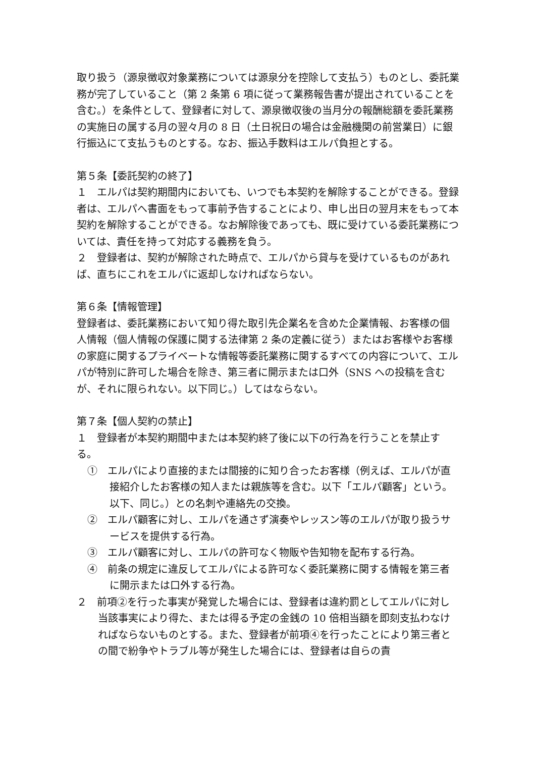取り扱う（源泉徴収対象業務については源泉分を控除して支払う）ものとし、委託業務が完了していること（第 2 条第 6 項に従って業務報告書が提出されていることを含む。）を条件として、登録者に対して、源泉徴収後の当月分の報酬総額を委託業務の実施日の属する月の翌々月の 8 日（土日祝日の場合は金融機関の前営業日）に銀行振込にて支払うものとする。なお、振込手数料はエルパ負担とする。
第５条【委託契約の終了】
１　エルパは契約期間内においても、いつでも本契約を解除することができる。登録者は、エルパへ書面をもって事前予告することにより、申し出日の翌月末をもって本契約を解除することができる。なお解除後であっても、既に受けている委託業務については、責任を持って対応する義務を負う。
２　登録者は、契約が解除された時点で、エルパから貸与を受けているものがあれば、直ちにこれをエルパに返却しなければならない。
第６条【情報管理】
登録者は、委託業務において知り得た取引先企業名を含めた企業情報、お客様の個人情報（個人情報の保護に関する法律第 2 条の定義に従う）またはお客様やお客様の家庭に関するプライベートな情報等委託業務に関するすべての内容について、エルパが特別に許可した場合を除き、第三者に開示または口外（SNS への投稿を含むが、それに限られない。以下同じ。）してはならない。
第７条【個人契約の禁止】
１　登録者が本契約期間中または本契約終了後に以下の行為を行うことを禁止する。
①　エルパにより直接的または間接的に知り合ったお客様（例えば、エルパが直接紹介したお客様の知人または親族等を含む。以下「エルパ顧客」という。以下、同じ。）との名刺や連絡先の交換。
②　エルパ顧客に対し、エルパを通さず演奏やレッスン等のエルパが取り扱うサービスを提供する行為。
③　エルパ顧客に対し、エルパの許可なく物販や告知物を配布する行為。
④　前条の規定に違反してエルパによる許可なく委託業務に関する情報を第三者に開示または口外する行為。
２　前項②を行った事実が発覚した場合には、登録者は違約罰としてエルパに対し当該事実により得た、または得る予定の金銭の 10 倍相当額を即刻支払わなければならないものとする。また、登録者が前項④を行ったことにより第三者との間で紛争やトラブル等が発生した場合には、登録者は自らの責